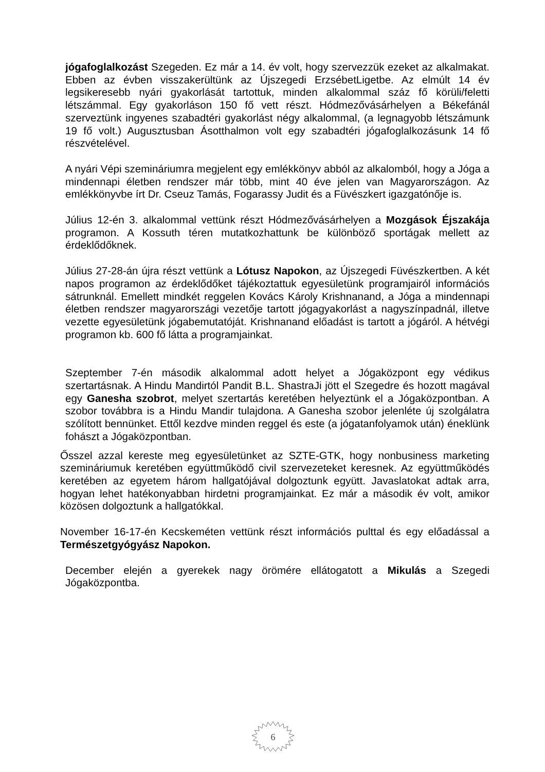jógafoglalkozást Szegeden. Ez már a 14. év volt, hogy szervezzük ezeket az alkalmakat. Ebben az évben visszakerültünk az Újszegedi ErzsébetLigetbe. Az elmúlt 14 év legsikeresebb nyári gyakorlását tartottuk, minden alkalommal száz fő körüli/feletti létszámmal. Egy gyakorláson 150 fő vett részt. Hódmezővásárhelyen a Békefánál szerveztünk ingyenes szabadtéri gyakorlást négy alkalommal, (a legnagyobb létszámunk 19 fő volt.) Augusztusban Ásotthalmon volt egy szabadtéri jógafoglalkozásunk 14 fő részvételével.
A nyári Vépi szemináriumra megjelent egy emlékkönyv abból az alkalomból, hogy a Jóga a mindennapi életben rendszer már több, mint 40 éve jelen van Magyarországon. Az emlékkönyvbe írt Dr. Cseuz Tamás, Fogarassy Judit és a Füvészkert igazgatónője is.
Július 12-én 3. alkalommal vettünk részt Hódmezővásárhelyen a Mozgások Éjszakája programon. A Kossuth téren mutatkozhattunk be különböző sportágak mellett az érdeklődőknek.
Július 27-28-án újra részt vettünk a Lótusz Napokon, az Újszegedi Füvészkertben. A két napos programon az érdeklődőket tájékoztattuk egyesületünk programjairól információs sátrunknál. Emellett mindkét reggelen Kovács Károly Krishnanand, a Jóga a mindennapi életben rendszer magyarországi vezetője tartott jógagyakorlást a nagyszínpadnál, illetve vezette egyesületünk jógabemutatóját. Krishnanand előadást is tartott a jógáról. A hétvégi programon kb. 600 fő látta a programjainkat.
Szeptember 7-én második alkalommal adott helyet a Jógaközpont egy védikus szertartásnak. A Hindu Mandirtól Pandit B.L. ShastraJi jött el Szegedre és hozott magával egy Ganesha szobrot, melyet szertartás keretében helyeztünk el a Jógaközpontban. A szobor továbbra is a Hindu Mandir tulajdona. A Ganesha szobor jelenléte új szolgálatra szólított bennünket. Ettől kezdve minden reggel és este (a jógatanfolyamok után) éneklünk fohászt a Jógaközpontban.
Ősszel azzal kereste meg egyesületünket az SZTE-GTK, hogy nonbusiness marketing szemináriumuk keretében együttműködő civil szervezeteket keresnek. Az együttműködés keretében az egyetem három hallgatójával dolgoztunk együtt. Javaslatokat adtak arra, hogyan lehet hatékonyabban hirdetni programjainkat. Ez már a második év volt, amikor közösen dolgoztunk a hallgatókkal.
November 16-17-én Kecskeméten vettünk részt információs pulttal és egy előadással a Természetgyógyász Napokon.
December elején a gyerekek nagy örömére ellátogatott a Mikulás a Szegedi Jógaközpontba.
6